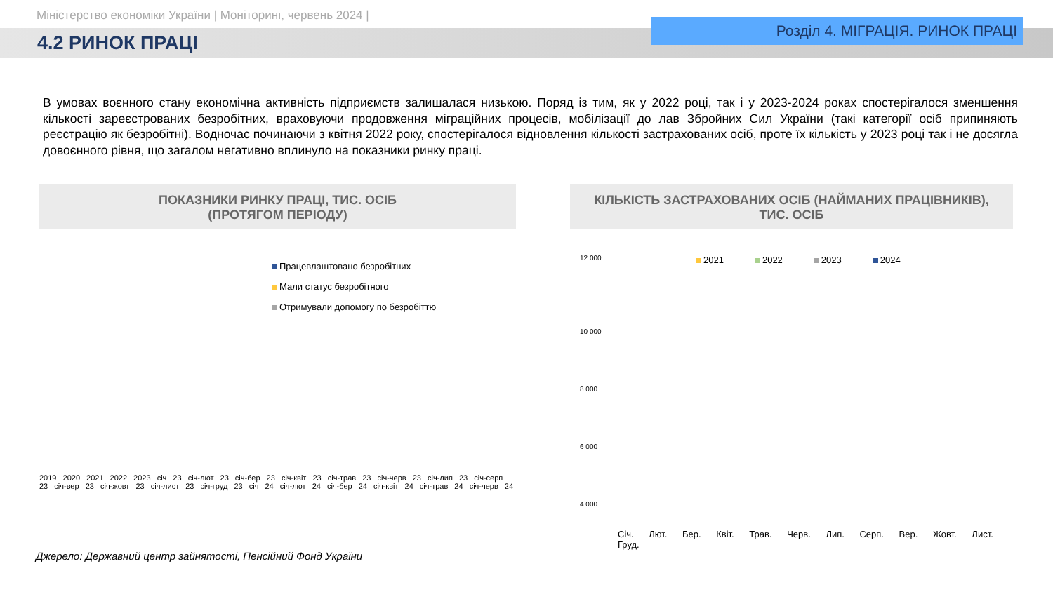Міністерство економіки України | Моніторинг, червень 2024 |
4.2 РИНОК ПРАЦІ
Розділ 4. МІГРАЦІЯ. РИНОК ПРАЦІ
В умовах воєнного стану економічна активність підприємств залишалася низькою. Поряд із тим, як у 2022 році, так і у 2023-2024 роках спостерігалося зменшення кількості зареєстрованих безробітних, враховуючи продовження міграційних процесів, мобілізації до лав Збройних Сил України (такі категорії осіб припиняють реєстрацію як безробітні). Водночас починаючи з квітня 2022 року, спостерігалося відновлення кількості застрахованих осіб, проте їх кількість у 2023 році так і не досягла довоєнного рівня, що загалом негативно вплинуло на показники ринку праці.
ПОКАЗНИКИ РИНКУ ПРАЦІ, ТИС. ОСІБ
(ПРОТЯГОМ ПЕРІОДУ)
Працевлаштовано безробітних
Мали статус безробітного
Отримували допомогу по безробіттю
2019 2020 2021 2022 2023 січ 23 січ-лют 23 січ-бер 23 січ-квіт 23 січ-трав 23 січ-черв 23 січ-лип 23 січ-серп 23 січ-вер 23 січ-жовт 23 січ-лист 23 січ-груд 23 січ 24 січ-лют 24 січ-бер 24 січ-квіт 24 січ-трав 24 січ-черв 24
КІЛЬКІСТЬ ЗАСТРАХОВАНИХ ОСІБ (НАЙМАНИХ ПРАЦІВНИКІВ),
ТИС. ОСІБ
12 000
2021 2022 2023 2024
10 000
8 000
6 000
4 000
Січ. Лют. Бер. Квіт. Трав. Черв. Лип. Серп. Вер. Жовт. Лист. Груд.
Джерело: Державний центр зайнятості, Пенсійний Фонд України